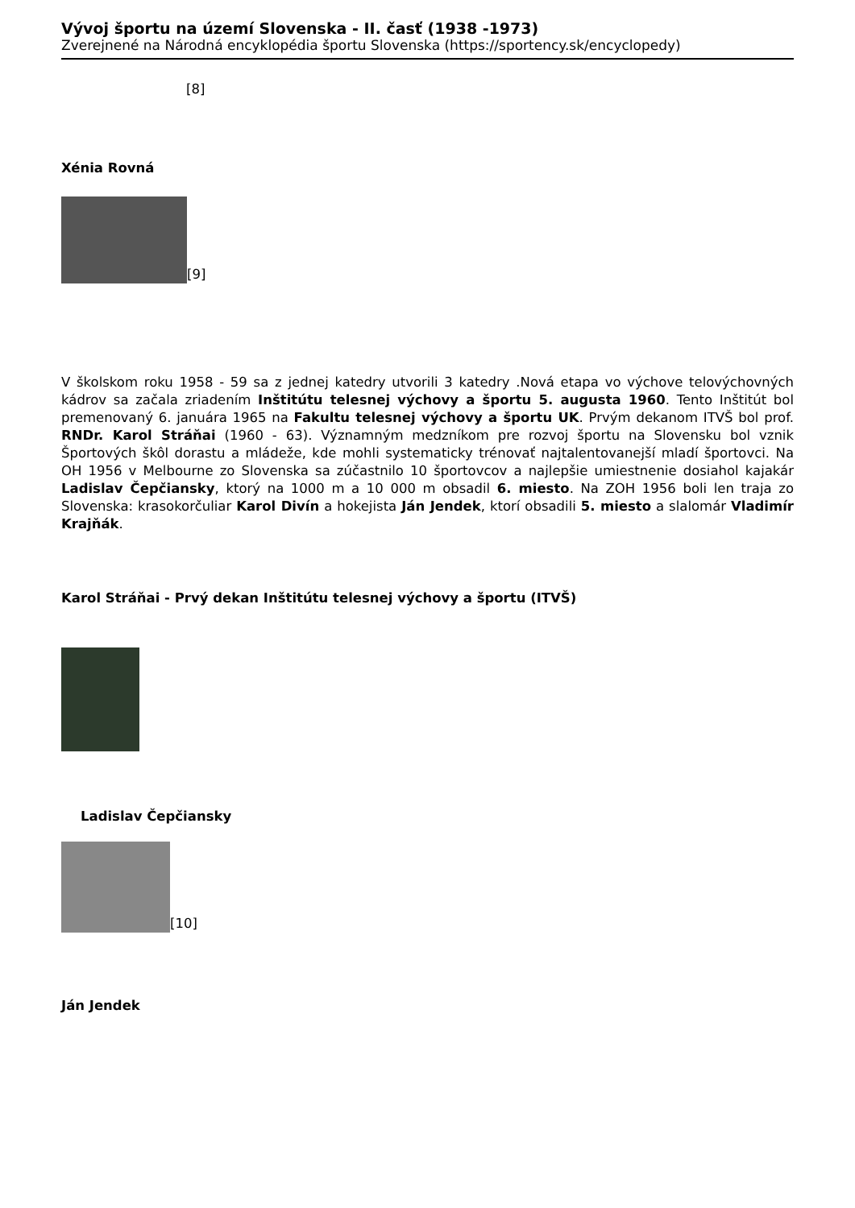Vývoj športu na území Slovenska - II. časť (1938 -1973)
Zverejnené na Národná encyklopédia športu Slovenska (https://sportency.sk/encyclopedy)
[8]
Xénia Rovná
[9]
V školskom roku 1958 - 59 sa z jednej katedry utvorili 3 katedry .Nová etapa vo výchove telovýchovných kádrov sa začala zriadením Inštitútu telesnej výchovy a športu 5. augusta 1960. Tento Inštitút bol premenovaný 6. januára 1965 na Fakultu telesnej výchovy a športu UK. Prvým dekanom ITVŠ bol prof. RNDr. Karol Stráňai (1960 - 63). Významným medzníkom pre rozvoj športu na Slovensku bol vznik Športových škôl dorastu a mládeže, kde mohli systematicky trénovať najtalentovanejší mladí športovci. Na OH 1956 v Melbourne zo Slovenska sa zúčastnilo 10 športovcov a najlepšie umiestnenie dosiahol kajakár Ladislav Čepčiansky, ktorý na 1000 m a 10 000 m obsadil 6. miesto. Na ZOH 1956 boli len traja zo Slovenska: krasokorčuliar Karol Divín a hokejista Ján Jendek, ktorí obsadili 5. miesto a slalomár Vladimír Krajňák.
Karol Stráňai - Prvý dekan Inštitútu telesnej výchovy a športu (ITVŠ)
Ladislav Čepčiansky
[10]
Ján Jendek